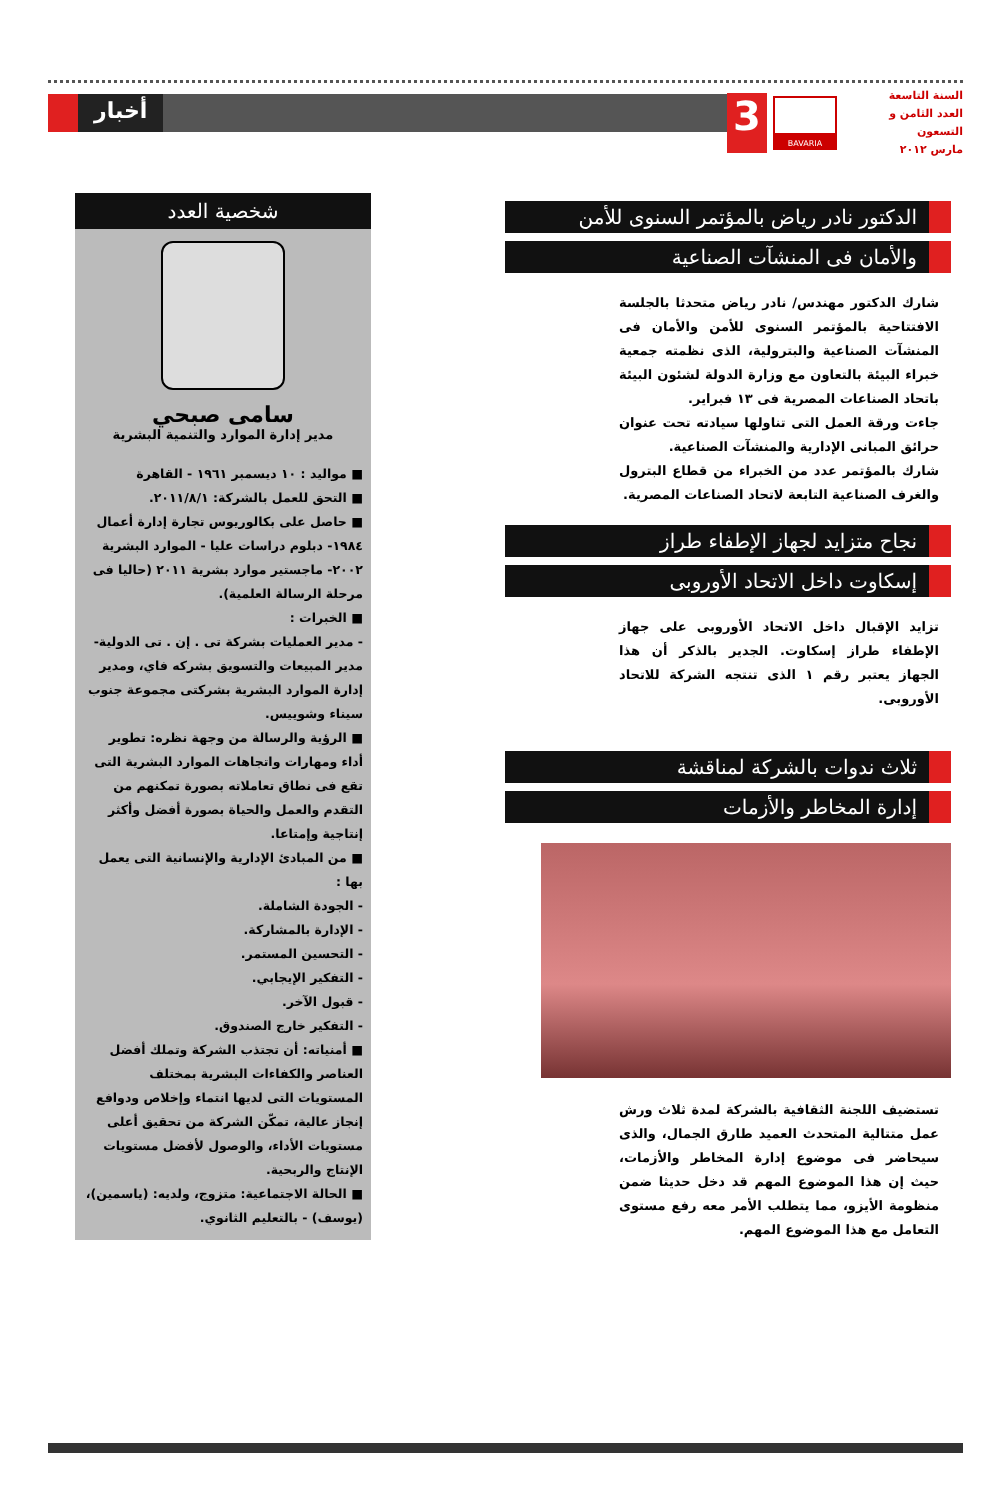السنة التاسعة
العدد الثامن و التسعون
مارس ٢٠١٢
BAVARIA
3
أخبار
الدكتور نادر رياض بالمؤتمر السنوى للأمن
والأمان فى المنشآت الصناعية
شارك الدكتور مهندس/ نادر رياض متحدثا بالجلسة الافتتاحية بالمؤتمر السنوى للأمن والأمان فى المنشآت الصناعية والبترولية، الذى نظمته جمعية خبراء البيئة بالتعاون مع وزارة الدولة لشئون البيئة باتحاد الصناعات المصرية فى ١٣ فبراير.
جاءت ورقة العمل التى تناولها سيادته تحت عنوان حرائق المبانى الإدارية والمنشآت الصناعية.
شارك بالمؤتمر عدد من الخبراء من قطاع البترول والغرف الصناعية التابعة لاتحاد الصناعات المصرية.
نجاح متزايد لجهاز الإطفاء طراز
إسكاوت داخل الاتحاد الأوروبى
تزايد الإقبال داخل الاتحاد الأوروبى على جهاز الإطفاء طراز إسكاوت. الجدير بالذكر أن هذا الجهاز يعتبر رقم ١ الذى تنتجه الشركة للاتحاد الأوروبى.
ثلاث ندوات بالشركة لمناقشة
إدارة المخاطر والأزمات
تستضيف اللجنة الثقافية بالشركة لمدة ثلاث ورش عمل متتالية المتحدث العميد طارق الجمال، والذى سيحاضر فى موضوع إدارة المخاطر والأزمات، حيث إن هذا الموضوع المهم قد دخل حديثا ضمن منظومة الأيزو، مما يتطلب الأمر معه رفع مستوى التعامل مع هذا الموضوع المهم.
شخصية العدد
سامى صبحي
مدير إدارة الموارد والتنمية البشرية
■ مواليد : ١٠ ديسمبر ١٩٦١ - القاهرة
■ التحق للعمل بالشركة: ٢٠١١/٨/١.
■ حاصل على بكالوريوس تجارة إدارة أعمال ١٩٨٤- دبلوم دراسات عليا - الموارد البشرية ٢٠٠٢- ماجستير موارد بشرية ٢٠١١ (حاليا فى مرحلة الرسالة العلمية).
■ الخبرات :
- مدير العمليات بشركة تى . إن . تى الدولية- مدير المبيعات والتسويق بشركه فاي، ومدير إدارة الموارد البشرية بشركتى مجموعة جنوب سيناء وشوييس.
■ الرؤية والرسالة من وجهة نظره: تطوير أداء ومهارات واتجاهات الموارد البشرية التى تقع فى نطاق تعاملاته بصورة تمكنهم من التقدم والعمل والحياة بصورة أفضل وأكثر إنتاجية وإمتاعا.
■ من المبادئ الإدارية والإنسانية التى يعمل بها :
- الجودة الشاملة.
- الإدارة بالمشاركة.
- التحسين المستمر.
- التفكير الإيجابي.
- قبول الآخر.
- التفكير خارج الصندوق.
■ أمنياته: أن تجتذب الشركة وتملك أفضل العناصر والكفاءات البشرية بمختلف المستويات التى لديها انتماء وإخلاص ودوافع إنجاز عالية، تمكّن الشركة من تحقيق أعلى مستويات الأداء، والوصول لأفضل مستويات الإنتاج والربحية.
■ الحالة الاجتماعية: متزوج، ولديه: (ياسمين)، (يوسف) - بالتعليم الثانوي.